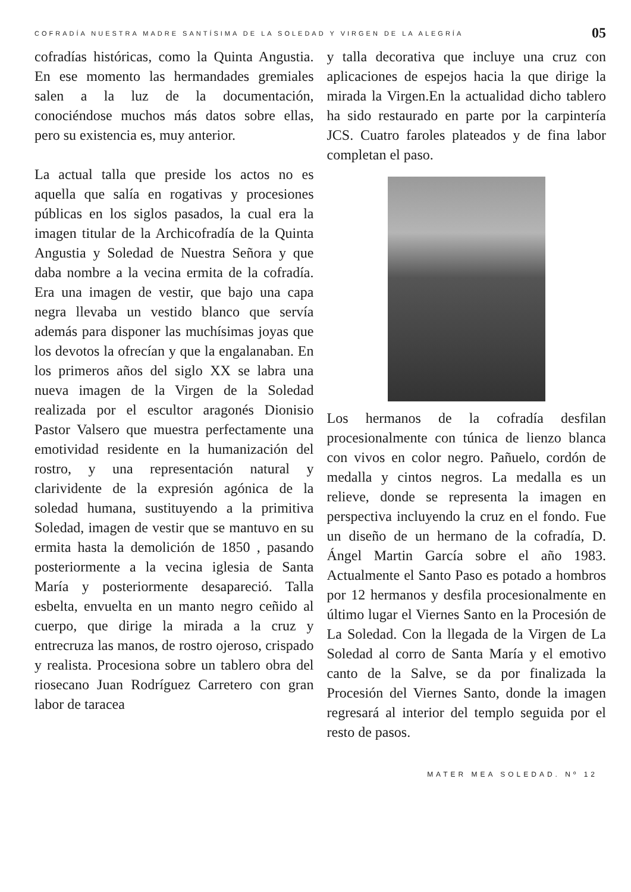COFRADÍA NUESTRA MADRE SANTÍSIMA DE LA SOLEDAD Y VIRGEN DE LA ALEGRÍA 05
cofradías históricas, como la Quinta Angustia. En ese momento las hermandades gremiales salen a la luz de la documentación, conociéndose muchos más datos sobre ellas, pero su existencia es, muy anterior.
La actual talla que preside los actos no es aquella que salía en rogativas y procesiones públicas en los siglos pasados, la cual era la imagen titular de la Archicofradía de la Quinta Angustia y Soledad de Nuestra Señora y que daba nombre a la vecina ermita de la cofradía. Era una imagen de vestir, que bajo una capa negra llevaba un vestido blanco que servía además para disponer las muchísimas joyas que los devotos la ofrecían y que la engalanaban. En los primeros años del siglo XX se labra una nueva imagen de la Virgen de la Soledad realizada por el escultor aragonés Dionisio Pastor Valsero que muestra perfectamente una emotividad residente en la humanización del rostro, y una representación natural y clarividente de la expresión agónica de la soledad humana, sustituyendo a la primitiva Soledad, imagen de vestir que se mantuvo en su ermita hasta la demolición de 1850 , pasando posteriormente a la vecina iglesia de Santa María y posteriormente desapareció. Talla esbelta, envuelta en un manto negro ceñido al cuerpo, que dirige la mirada a la cruz y entrecruza las manos, de rostro ojeroso, crispado y realista. Procesiona sobre un tablero obra del riosecano Juan Rodríguez Carretero con gran labor de taracea
y talla decorativa que incluye una cruz con aplicaciones de espejos hacia la que dirige la mirada la Virgen.En la actualidad dicho tablero ha sido restaurado en parte por la carpintería JCS. Cuatro faroles plateados y de fina labor completan el paso.
Los hermanos de la cofradía desfilan procesionalmente con túnica de lienzo blanca con vivos en color negro. Pañuelo, cordón de medalla y cintos negros. La medalla es un relieve, donde se representa la imagen en perspectiva incluyendo la cruz en el fondo. Fue un diseño de un hermano de la cofradía, D. Ángel Martin García sobre el año 1983. Actualmente el Santo Paso es potado a hombros por 12 hermanos y desfila procesionalmente en último lugar el Viernes Santo en la Procesión de La Soledad. Con la llegada de la Virgen de La Soledad al corro de Santa María y el emotivo canto de la Salve, se da por finalizada la Procesión del Viernes Santo, donde la imagen regresará al interior del templo seguida por el resto de pasos.
MATER MEA SOLEDAD. Nº 12